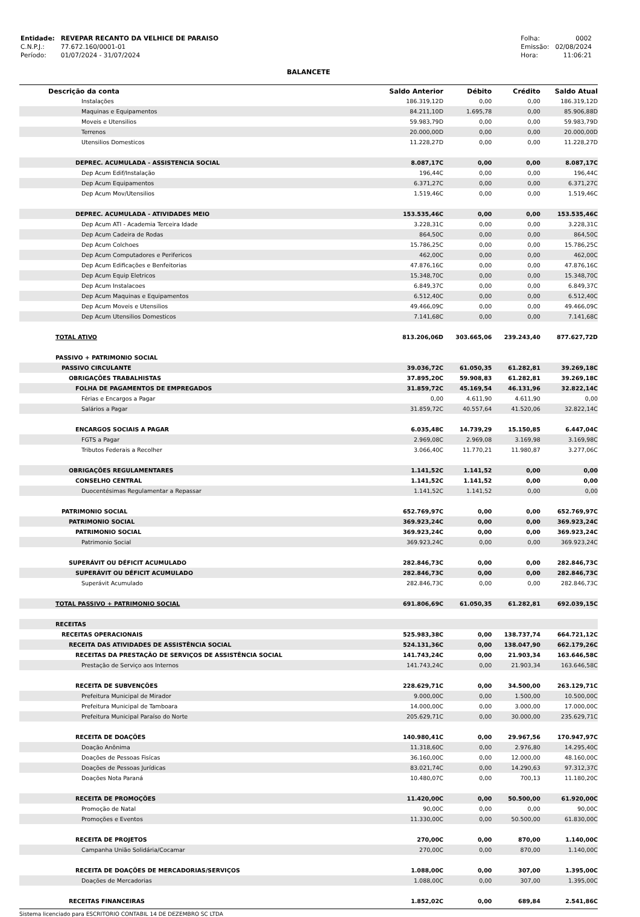| Entidade: | REVEPAR RECANTO DA VELHICE DE PARAISO |
| C.N.P.J.: | 77.672.160/0001-01 |
| Período: | 01/07/2024 - 31/07/2024 |
| Folha: | 0002 |
| Emissão: | 02/08/2024 |
| Hora: | 11:06:21 |
BALANCETE
| Descrição da conta | Saldo Anterior | Débito | Crédito | Saldo Atual |
| --- | --- | --- | --- | --- |
| Instalações | 186.319,12D | 0,00 | 0,00 | 186.319,12D |
| Maquinas e Equipamentos | 84.211,10D | 1.695,78 | 0,00 | 85.906,88D |
| Moveis e Utensilios | 59.983,79D | 0,00 | 0,00 | 59.983,79D |
| Terrenos | 20.000,00D | 0,00 | 0,00 | 20.000,00D |
| Utensilios Domesticos | 11.228,27D | 0,00 | 0,00 | 11.228,27D |
| DEPREC. ACUMULADA - ASSISTENCIA SOCIAL | 8.087,17C | 0,00 | 0,00 | 8.087,17C |
| Dep Acum Edif/Instalação | 196,44C | 0,00 | 0,00 | 196,44C |
| Dep Acum Equipamentos | 6.371,27C | 0,00 | 0,00 | 6.371,27C |
| Dep Acum Mov/Utensilios | 1.519,46C | 0,00 | 0,00 | 1.519,46C |
| DEPREC. ACUMULADA - ATIVIDADES MEIO | 153.535,46C | 0,00 | 0,00 | 153.535,46C |
| Dep Acum ATI - Academia Terceira Idade | 3.228,31C | 0,00 | 0,00 | 3.228,31C |
| Dep Acum Cadeira de Rodas | 864,50C | 0,00 | 0,00 | 864,50C |
| Dep Acum Colchoes | 15.786,25C | 0,00 | 0,00 | 15.786,25C |
| Dep Acum Computadores e Perifericos | 462,00C | 0,00 | 0,00 | 462,00C |
| Dep Acum Edificações e Benfeitorias | 47.876,16C | 0,00 | 0,00 | 47.876,16C |
| Dep Acum Equip Eletricos | 15.348,70C | 0,00 | 0,00 | 15.348,70C |
| Dep Acum Instalacoes | 6.849,37C | 0,00 | 0,00 | 6.849,37C |
| Dep Acum Maquinas e Equipamentos | 6.512,40C | 0,00 | 0,00 | 6.512,40C |
| Dep Acum Moveis e Utensilios | 49.466,09C | 0,00 | 0,00 | 49.466,09C |
| Dep Acum Utensilios Domesticos | 7.141,68C | 0,00 | 0,00 | 7.141,68C |
| TOTAL ATIVO | 813.206,06D | 303.665,06 | 239.243,40 | 877.627,72D |
| PASSIVO + PATRIMONIO SOCIAL | | | | |
| PASSIVO CIRCULANTE | 39.036,72C | 61.050,35 | 61.282,81 | 39.269,18C |
| OBRIGAÇÕES TRABALHISTAS | 37.895,20C | 59.908,83 | 61.282,81 | 39.269,18C |
| FOLHA DE PAGAMENTOS DE EMPREGADOS | 31.859,72C | 45.169,54 | 46.131,96 | 32.822,14C |
| Férias e Encargos a Pagar | 0,00 | 4.611,90 | 4.611,90 | 0,00 |
| Salários a Pagar | 31.859,72C | 40.557,64 | 41.520,06 | 32.822,14C |
| ENCARGOS SOCIAIS A PAGAR | 6.035,48C | 14.739,29 | 15.150,85 | 6.447,04C |
| FGTS a Pagar | 2.969,08C | 2.969,08 | 3.169,98 | 3.169,98C |
| Tributos Federais a Recolher | 3.066,40C | 11.770,21 | 11.980,87 | 3.277,06C |
| OBRIGAÇÕES REGULAMENTARES | 1.141,52C | 1.141,52 | 0,00 | 0,00 |
| CONSELHO CENTRAL | 1.141,52C | 1.141,52 | 0,00 | 0,00 |
| Duocentésimas Regulamentar a Repassar | 1.141,52C | 1.141,52 | 0,00 | 0,00 |
| PATRIMONIO SOCIAL | 652.769,97C | 0,00 | 0,00 | 652.769,97C |
| PATRIMONIO SOCIAL | 369.923,24C | 0,00 | 0,00 | 369.923,24C |
| PATRIMONIO SOCIAL | 369.923,24C | 0,00 | 0,00 | 369.923,24C |
| Patrimonio Social | 369.923,24C | 0,00 | 0,00 | 369.923,24C |
| SUPERÁVIT OU DÉFICIT ACUMULADO | 282.846,73C | 0,00 | 0,00 | 282.846,73C |
| SUPERÁVIT OU DÉFICIT ACUMULADO | 282.846,73C | 0,00 | 0,00 | 282.846,73C |
| Superávit Acumulado | 282.846,73C | 0,00 | 0,00 | 282.846,73C |
| TOTAL PASSIVO + PATRIMONIO SOCIAL | 691.806,69C | 61.050,35 | 61.282,81 | 692.039,15C |
| RECEITAS | | | | |
| RECEITAS OPERACIONAIS | 525.983,38C | 0,00 | 138.737,74 | 664.721,12C |
| RECEITA DAS ATIVIDADES DE ASSISTÊNCIA SOCIAL | 524.131,36C | 0,00 | 138.047,90 | 662.179,26C |
| RECEITAS DA PRESTAÇÃO DE SERVIÇOS DE ASSISTÊNCIA SOCIAL | 141.743,24C | 0,00 | 21.903,34 | 163.646,58C |
| Prestação de Serviço aos Internos | 141.743,24C | 0,00 | 21.903,34 | 163.646,58C |
| RECEITA DE SUBVENÇÕES | 228.629,71C | 0,00 | 34.500,00 | 263.129,71C |
| Prefeitura Municipal de Mirador | 9.000,00C | 0,00 | 1.500,00 | 10.500,00C |
| Prefeitura Municipal de Tamboara | 14.000,00C | 0,00 | 3.000,00 | 17.000,00C |
| Prefeitura Municipal Paraíso do Norte | 205.629,71C | 0,00 | 30.000,00 | 235.629,71C |
| RECEITA DE DOAÇÕES | 140.980,41C | 0,00 | 29.967,56 | 170.947,97C |
| Doação Anônima | 11.318,60C | 0,00 | 2.976,80 | 14.295,40C |
| Doações de Pessoas Fisícas | 36.160,00C | 0,00 | 12.000,00 | 48.160,00C |
| Doações de Pessoas Jurídicas | 83.021,74C | 0,00 | 14.290,63 | 97.312,37C |
| Doações Nota Paraná | 10.480,07C | 0,00 | 700,13 | 11.180,20C |
| RECEITA DE PROMOÇÕES | 11.420,00C | 0,00 | 50.500,00 | 61.920,00C |
| Promoção de Natal | 90,00C | 0,00 | 0,00 | 90,00C |
| Promoções e Eventos | 11.330,00C | 0,00 | 50.500,00 | 61.830,00C |
| RECEITA DE PROJETOS | 270,00C | 0,00 | 870,00 | 1.140,00C |
| Campanha União Solidária/Cocamar | 270,00C | 0,00 | 870,00 | 1.140,00C |
| RECEITA DE DOAÇÕES DE MERCADORIAS/SERVIÇOS | 1.088,00C | 0,00 | 307,00 | 1.395,00C |
| Doações de Mercadorias | 1.088,00C | 0,00 | 307,00 | 1.395,00C |
| RECEITAS FINANCEIRAS | 1.852,02C | 0,00 | 689,84 | 2.541,86C |
Sistema licenciado para ESCRITORIO CONTABIL 14 DE DEZEMBRO SC LTDA